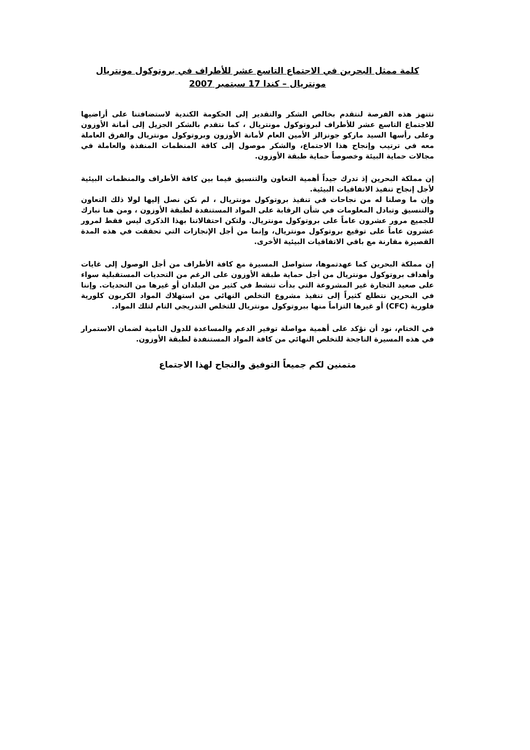كلمة ممثل البحرين في الاجتماع التاسع عشر للأطراف في بروتوكول مونتريال
مونتريال – كندا 17 سبتمبر 2007
نتنهز هذه الفرصة لنتقدم بخالص الشكر والتقدير إلى الحكومة الكندية لاستضافتنا على أراضيها للاجتماع التاسع عشر للأطراف لبروتوكول مونتريال ، كما نتقدم بالشكر الجزيل إلى أمانة الأوزون وعلى رأسها السيد ماركو جونزالز الأمين العام لأمانة الأوزون وبروتوكول مونتريال والفرق العاملة معه في ترتيب وإنجاح هذا الاجتماع، والشكر موصول إلى كافة المنظمات المنفذة والعاملة في مجالات حماية البيئة وخصوصاً حماية طبقة الأوزون.
إن مملكة البحرين إذ تدرك جيداً أهمية التعاون والتنسيق فيما بين كافة الأطراف والمنظمات البيئية لأجل إنجاح تنفيذ الاتفاقيات البيئية.
وإن ما وصلنا له من نجاحات في تنفيذ بروتوكول مونتريال ، لم نكن نصل إليها لولا ذلك التعاون والتنسيق وتبادل المعلومات في شأن الرقابة على المواد المستنفدة لطبقة الأوزون ، ومن هنا نبارك للجميع مرور عشرون عاماً على بروتوكول مونتريال. ولتكن احتفالاتنا بهذا الذكرى ليس فقط لمرور عشرون عاماً على توقيع بروتوكول مونتريال، وإنما من أجل الإنجازات التي تحققت في هذه المدة القصيرة مقارنة مع باقي الاتفاقيات البيئية الأخرى.
إن مملكة البحرين كما عهدتموها، ستواصل المسيرة مع كافة الأطراف من أجل الوصول إلى غايات وأهداف بروتوكول مونتريال من أجل حماية طبقة الأوزون على الرغم من التحديات المستقبلية سواء على صعيد التجارة غير المشروعة التي بدأت تنشط في كثير من البلدان أو غيرها من التحديات. وإننا في البحرين نتطلع كثيراً إلى تنفيذ مشروع التخلص النهائي من استهلاك المواد الكربون كلورية فلورية (CFC) أو غيرها التزاماً منها ببروتوكول مونتريال للتخلص التدريجي التام لتلك المواد.
في الختام، نود أن نؤكد على أهمية مواصلة توفير الدعم والمساعدة للدول النامية لضمان الاستمرار في هذه المسيرة الناجحة للتخلص النهائي من كافة المواد المستنفدة لطبقة الأوزون.
متمنين لكم جميعاً التوفيق والنجاح لهذا الاجتماع